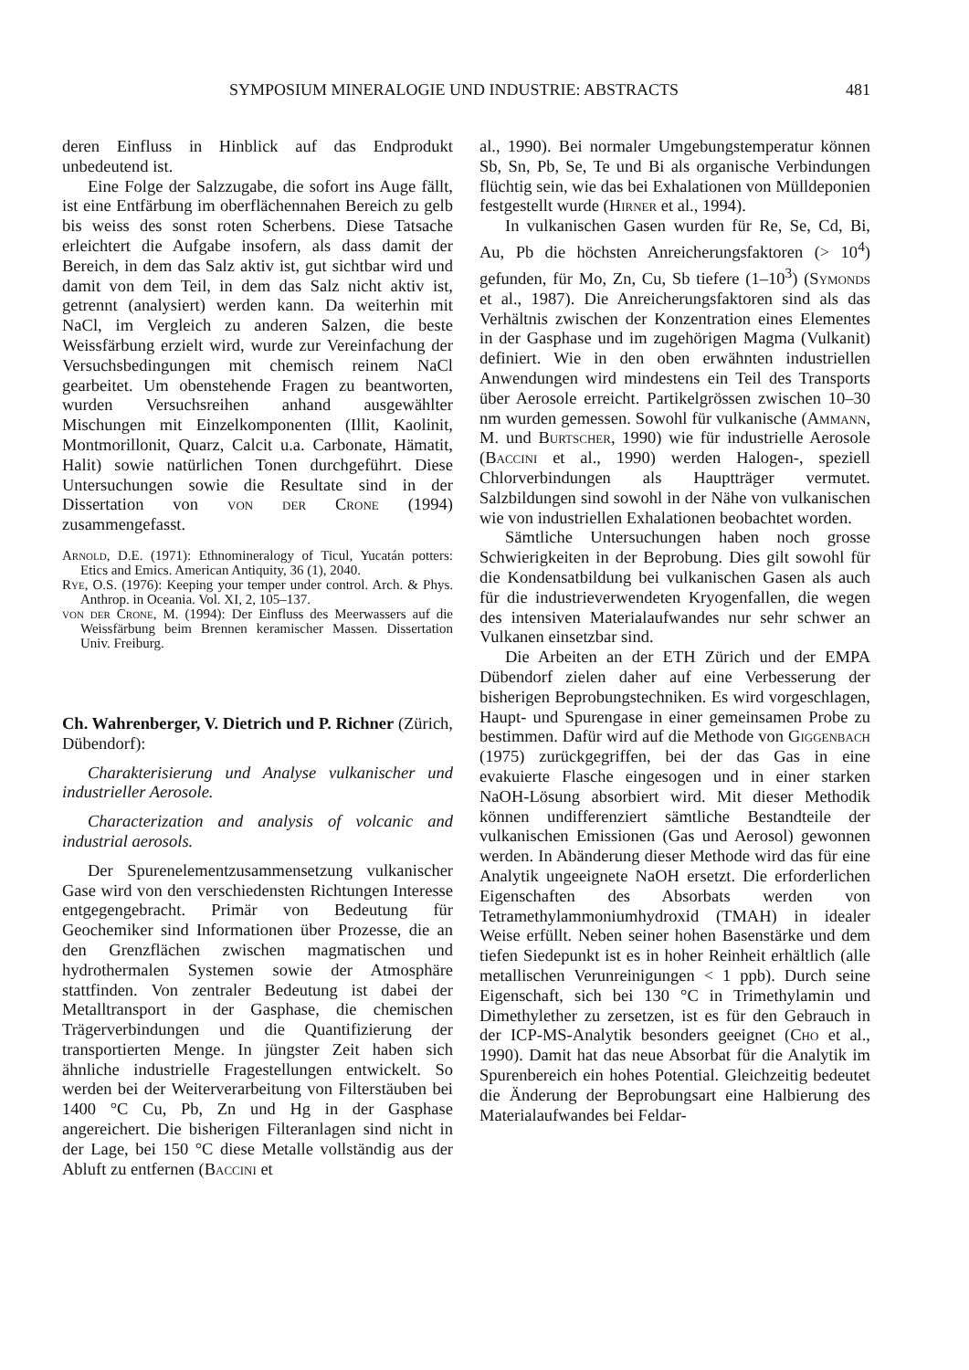SYMPOSIUM MINERALOGIE UND INDUSTRIE: ABSTRACTS 481
deren Einfluss in Hinblick auf das Endprodukt unbedeutend ist.
Eine Folge der Salzzugabe, die sofort ins Auge fällt, ist eine Entfärbung im oberflächennahen Bereich zu gelb bis weiss des sonst roten Scherbens. Diese Tatsache erleichtert die Aufgabe insofern, als dass damit der Bereich, in dem das Salz aktiv ist, gut sichtbar wird und damit von dem Teil, in dem das Salz nicht aktiv ist, getrennt (analysiert) werden kann. Da weiterhin mit NaCl, im Vergleich zu anderen Salzen, die beste Weissfärbung erzielt wird, wurde zur Vereinfachung der Versuchsbedingungen mit chemisch reinem NaCl gearbeitet. Um obenstehende Fragen zu beantworten, wurden Versuchsreihen anhand ausgewählter Mischungen mit Einzelkomponenten (Illit, Kaolinit, Montmorillonit, Quarz, Calcit u.a. Carbonate, Hämatit, Halit) sowie natürlichen Tonen durchgeführt. Diese Untersuchungen sowie die Resultate sind in der Dissertation von von der Crone (1994) zusammengefasst.
Arnold, D.E. (1971): Ethnomineralogy of Ticul, Yucatán potters: Etics and Emics. American Antiquity, 36 (1), 2040.
Rye, O.S. (1976): Keeping your temper under control. Arch. & Phys. Anthrop. in Oceania. Vol. XI, 2, 105–137.
von der Crone, M. (1994): Der Einfluss des Meerwassers auf die Weissfärbung beim Brennen keramischer Massen. Dissertation Univ. Freiburg.
Ch. Wahrenberger, V. Dietrich und P. Richner (Zürich, Dübendorf):
Charakterisierung und Analyse vulkanischer und industrieller Aerosole.
Characterization and analysis of volcanic and industrial aerosols.
Der Spurenelementzusammensetzung vulkanischer Gase wird von den verschiedensten Richtungen Interesse entgegengebracht. Primär von Bedeutung für Geochemiker sind Informationen über Prozesse, die an den Grenzflächen zwischen magmatischen und hydrothermalen Systemen sowie der Atmosphäre stattfinden. Von zentraler Bedeutung ist dabei der Metalltransport in der Gasphase, die chemischen Trägerverbindungen und die Quantifizierung der transportierten Menge. In jüngster Zeit haben sich ähnliche industrielle Fragestellungen entwickelt. So werden bei der Weiterverarbeitung von Filterstäuben bei 1400 °C Cu, Pb, Zn und Hg in der Gasphase angereichert. Die bisherigen Filteranlagen sind nicht in der Lage, bei 150 °C diese Metalle vollständig aus der Abluft zu entfernen (Baccini et
al., 1990). Bei normaler Umgebungstemperatur können Sb, Sn, Pb, Se, Te und Bi als organische Verbindungen flüchtig sein, wie das bei Exhalationen von Mülldeponien festgestellt wurde (Hirner et al., 1994).
In vulkanischen Gasen wurden für Re, Se, Cd, Bi, Au, Pb die höchsten Anreicherungsfaktoren (> 10<sup>4</sup>) gefunden, für Mo, Zn, Cu, Sb tiefere (1–10<sup>3</sup>) (Symonds et al., 1987). Die Anreicherungsfaktoren sind als das Verhältnis zwischen der Konzentration eines Elementes in der Gasphase und im zugehörigen Magma (Vulkanit) definiert. Wie in den oben erwähnten industriellen Anwendungen wird mindestens ein Teil des Transports über Aerosole erreicht. Partikelgrössen zwischen 10–30 nm wurden gemessen. Sowohl für vulkanische (Ammann, M. und Burtscher, 1990) wie für industrielle Aerosole (Baccini et al., 1990) werden Halogen-, speziell Chlorverbindungen als Hauptträger vermutet. Salzbildungen sind sowohl in der Nähe von vulkanischen wie von industriellen Exhalationen beobachtet worden.
Sämtliche Untersuchungen haben noch grosse Schwierigkeiten in der Beprobung. Dies gilt sowohl für die Kondensatbildung bei vulkanischen Gasen als auch für die industrieverwendeten Kryogenfallen, die wegen des intensiven Materialaufwandes nur sehr schwer an Vulkanen einsetzbar sind.
Die Arbeiten an der ETH Zürich und der EMPA Dübendorf zielen daher auf eine Verbesserung der bisherigen Beprobungstechniken. Es wird vorgeschlagen, Haupt- und Spurengase in einer gemeinsamen Probe zu bestimmen. Dafür wird auf die Methode von Giggenbach (1975) zurückgegriffen, bei der das Gas in eine evakuierte Flasche eingesogen und in einer starken NaOH-Lösung absorbiert wird. Mit dieser Methodik können undifferenziert sämtliche Bestandteile der vulkanischen Emissionen (Gas und Aerosol) gewonnen werden. In Abänderung dieser Methode wird das für eine Analytik ungeeignete NaOH ersetzt. Die erforderlichen Eigenschaften des Absorbats werden von Tetramethylammoniumhydroxid (TMAH) in idealer Weise erfüllt. Neben seiner hohen Basenstärke und dem tiefen Siedepunkt ist es in hoher Reinheit erhältlich (alle metallischen Verunreinigungen < 1 ppb). Durch seine Eigenschaft, sich bei 130 °C in Trimethylamin und Dimethylether zu zersetzen, ist es für den Gebrauch in der ICP-MS-Analytik besonders geeignet (Cho et al., 1990). Damit hat das neue Absorbat für die Analytik im Spurenbereich ein hohes Potential. Gleichzeitig bedeutet die Änderung der Beprobungsart eine Halbierung des Materialaufwandes bei Feldar-